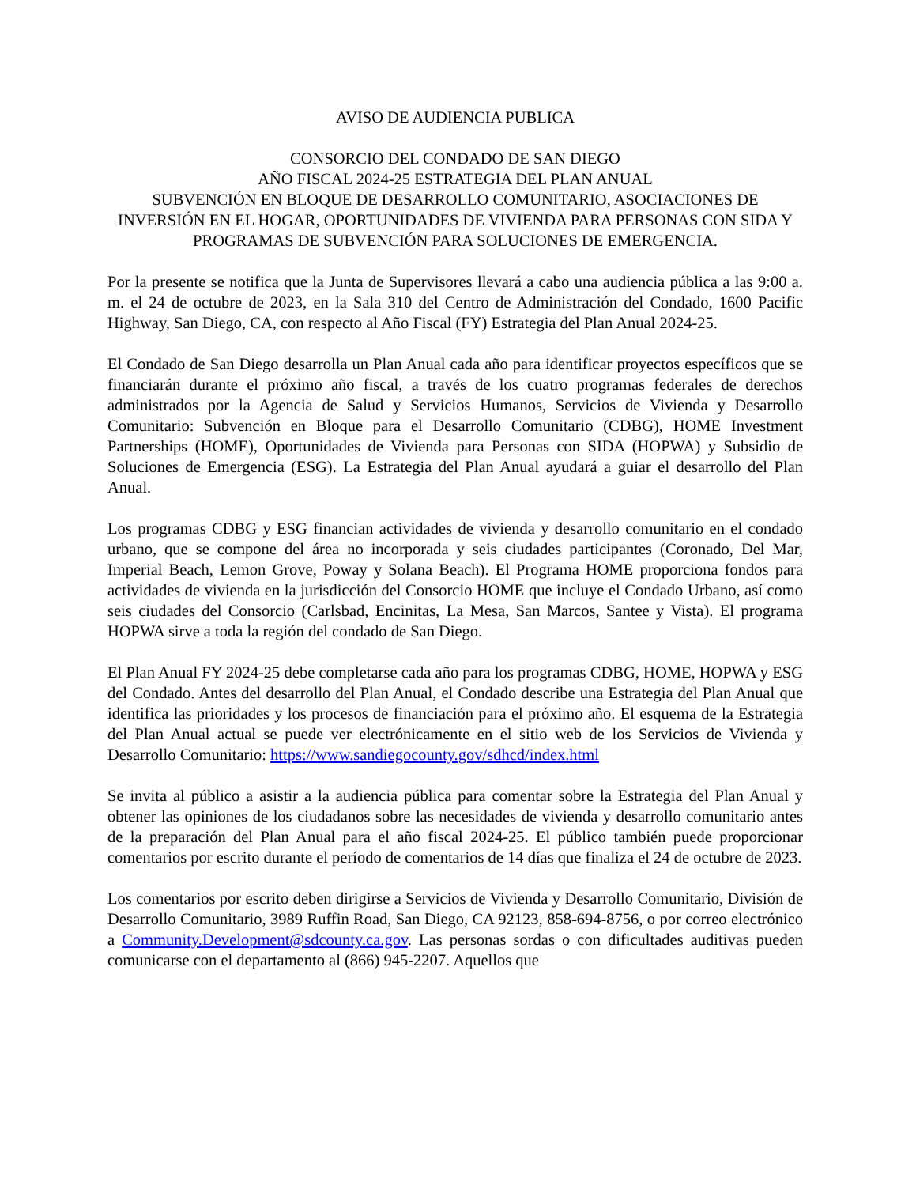AVISO DE AUDIENCIA PUBLICA
CONSORCIO DEL CONDADO DE SAN DIEGO
AÑO FISCAL 2024-25 ESTRATEGIA DEL PLAN ANUAL
SUBVENCIÓN EN BLOQUE DE DESARROLLO COMUNITARIO, ASOCIACIONES DE INVERSIÓN EN EL HOGAR, OPORTUNIDADES DE VIVIENDA PARA PERSONAS CON SIDA Y PROGRAMAS DE SUBVENCIÓN PARA SOLUCIONES DE EMERGENCIA.
Por la presente se notifica que la Junta de Supervisores llevará a cabo una audiencia pública a las 9:00 a. m. el 24 de octubre de 2023, en la Sala 310 del Centro de Administración del Condado, 1600 Pacific Highway, San Diego, CA, con respecto al Año Fiscal (FY) Estrategia del Plan Anual 2024-25.
El Condado de San Diego desarrolla un Plan Anual cada año para identificar proyectos específicos que se financiarán durante el próximo año fiscal, a través de los cuatro programas federales de derechos administrados por la Agencia de Salud y Servicios Humanos, Servicios de Vivienda y Desarrollo Comunitario: Subvención en Bloque para el Desarrollo Comunitario (CDBG), HOME Investment Partnerships (HOME), Oportunidades de Vivienda para Personas con SIDA (HOPWA) y Subsidio de Soluciones de Emergencia (ESG). La Estrategia del Plan Anual ayudará a guiar el desarrollo del Plan Anual.
Los programas CDBG y ESG financian actividades de vivienda y desarrollo comunitario en el condado urbano, que se compone del área no incorporada y seis ciudades participantes (Coronado, Del Mar, Imperial Beach, Lemon Grove, Poway y Solana Beach). El Programa HOME proporciona fondos para actividades de vivienda en la jurisdicción del Consorcio HOME que incluye el Condado Urbano, así como seis ciudades del Consorcio (Carlsbad, Encinitas, La Mesa, San Marcos, Santee y Vista). El programa HOPWA sirve a toda la región del condado de San Diego.
El Plan Anual FY 2024-25 debe completarse cada año para los programas CDBG, HOME, HOPWA y ESG del Condado. Antes del desarrollo del Plan Anual, el Condado describe una Estrategia del Plan Anual que identifica las prioridades y los procesos de financiación para el próximo año. El esquema de la Estrategia del Plan Anual actual se puede ver electrónicamente en el sitio web de los Servicios de Vivienda y Desarrollo Comunitario: https://www.sandiegocounty.gov/sdhcd/index.html
Se invita al público a asistir a la audiencia pública para comentar sobre la Estrategia del Plan Anual y obtener las opiniones de los ciudadanos sobre las necesidades de vivienda y desarrollo comunitario antes de la preparación del Plan Anual para el año fiscal 2024-25. El público también puede proporcionar comentarios por escrito durante el período de comentarios de 14 días que finaliza el 24 de octubre de 2023.
Los comentarios por escrito deben dirigirse a Servicios de Vivienda y Desarrollo Comunitario, División de Desarrollo Comunitario, 3989 Ruffin Road, San Diego, CA 92123, 858-694-8756, o por correo electrónico a Community.Development@sdcounty.ca.gov. Las personas sordas o con dificultades auditivas pueden comunicarse con el departamento al (866) 945-2207. Aquellos que